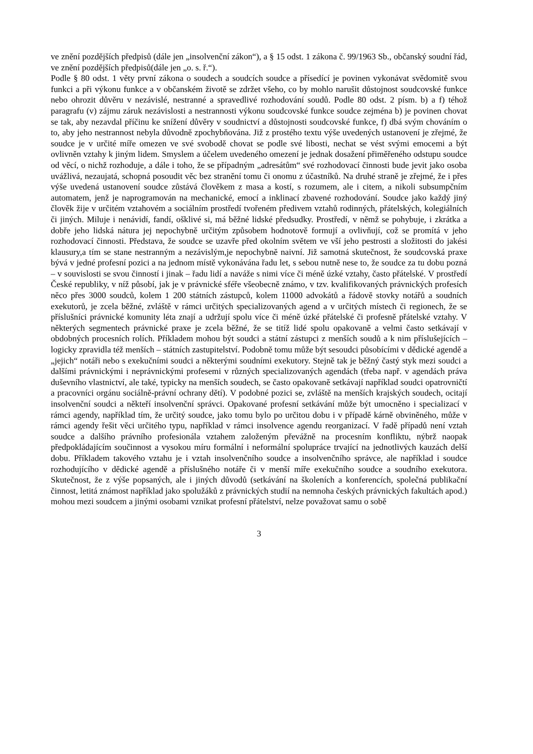ve znění pozdějších předpisů (dále jen „insolvenční zákon“), a § 15 odst. 1 zákona č. 99/1963 Sb., občanský soudní řád, ve znění pozdějších předpisů(dále jen „o. s. ř.“).
Podle § 80 odst. 1 věty první zákona o soudech a soudcích soudce a přísedící je povinen vykonávat svědomitě svou funkci a při výkonu funkce a v občanském životě se zdržet všeho, co by mohlo narušit důstojnost soudcovské funkce nebo ohrozit důvěru v nezávislé, nestranné a spravedlivé rozhodování soudů. Podle 80 odst. 2 písm. b) a f) téhož paragrafu (v) zájmu záruk nezávislosti a nestrannosti výkonu soudcovské funkce soudce zejména b) je povinen chovat se tak, aby nezavdal příčinu ke snížení důvěry v soudnictví a důstojnosti soudcovské funkce, f) dbá svým chováním o to, aby jeho nestrannost nebyla důvodně zpochybňována. Již z prostého textu výše uvedených ustanovení je zřejmé, že soudce je v určité míře omezen ve své svobodě chovat se podle své libosti, nechat se vést svými emocemi a být ovlivněn vztahy k jiným lidem. Smyslem a účelem uvedeného omezení je jednak dosažení přiměřeného odstupu soudce od věcí, o nichž rozhoduje, a dále i toho, že se případným „adresátům“ své rozhodovací činnosti bude jevit jako osoba uvážlivá, nezaujatá, schopná posoudit věc bez stranění tomu či onomu z účastníků. Na druhé straně je zřejmé, že i přes výše uvedená ustanovení soudce zůstává člověkem z masa a kostí, s rozumem, ale i citem, a nikoli subsumpčním automatem, jenž je naprogramován na mechanické, emocí a inklinací zbavené rozhodování. Soudce jako každý jiný člověk žije v určitém vztahovém a sociálním prostředí tvořeném předivem vztahů rodinných, přátelských, kolegiálních či jiných. Miluje i nenávidí, fandí, ošklivé si, má běžné lidské předsudky. Prostředí, v němž se pohybuje, i zkrátka a dobře jeho lidská nátura jej nepochybně určitým způsobem hodnotově formují a ovlivňují, což se promítá v jeho rozhodovací činnosti. Představa, že soudce se uzavře před okolním světem ve vší jeho pestrosti a složitosti do jakési klausury,a tím se stane nestranným a nezávislým,je nepochybně naivní. Již samotná skutečnost, že soudcovská praxe bývá v jedné profesní pozici a na jednom místě vykonávána řadu let, s sebou nutně nese to, že soudce za tu dobu pozná – v souvislosti se svou činností i jinak – řadu lidí a naváže s nimi více či méně úzké vztahy, často přátelské. V prostředí České republiky, v níž působí, jak je v právnické sféře všeobecně známo, v tzv. kvalifikovaných právnických profesích něco přes 3000 soudců, kolem 1 200 státních zástupců, kolem 11000 advokátů a řádově stovky notářů a soudních exekutorů, je zcela běžné, zvláště v rámci určitých specializovaných agend a v určitých místech či regionech, že se příslušníci právnické komunity léta znají a udržují spolu více či méně úzké přátelské či profesně přátelské vztahy. V některých segmentech právnické praxe je zcela běžné, že se titíž lidé spolu opakovaně a velmi často setkávají v obdobných procesních rolích. Příkladem mohou být soudci a státní zástupci z menších soudů a k nim příslušejících – logicky zpravidla též menších – státních zastupitelství. Podobně tomu může být sesoudci působícími v dědické agendě a „jejich“ notáři nebo s exekučními soudci a některými soudními exekutory. Stejně tak je běžný častý styk mezi soudci a dalšími právnickými i neprávnickými profesemi v různých specializovaných agendách (třeba např. v agendách práva duševního vlastnictví, ale také, typicky na menších soudech, se často opakovaně setkávají například soudci opatrovničtí a pracovníci orgánu sociálně-právní ochrany dětí). V podobné pozici se, zvláště na menších krajských soudech, ocitají insolvenční soudci a někteří insolvenční správci. Opakované profesní setkávání může být umocněno i specializací v rámci agendy, například tím, že určitý soudce, jako tomu bylo po určitou dobu i v případě kárně obviněného, může v rámci agendy řešit věci určitého typu, například v rámci insolvence agendu reorganizací. V řadě případů není vztah soudce a dalšího právního profesionála vztahem založeným převážně na procesním konfliktu, nýbrž naopak předpokládajícím součinnost a vysokou míru formální i neformální spolupráce trvající na jednotlivých kauzách delší dobu. Příkladem takového vztahu je i vztah insolvenčního soudce a insolvenčního správce, ale například i soudce rozhodujícího v dědické agendě a příslušného notáře či v menší míře exekučního soudce a soudního exekutora. Skutečnost, že z výše popsaných, ale i jiných důvodů (setkávání na školeních a konferencích, společná publikační činnost, letitá známost například jako spolužáků z právnických studií na nemnoha českých právnických fakultách apod.) mohou mezi soudcem a jinými osobami vznikat profesní přátelství, nelze považovat samu o sobě
3